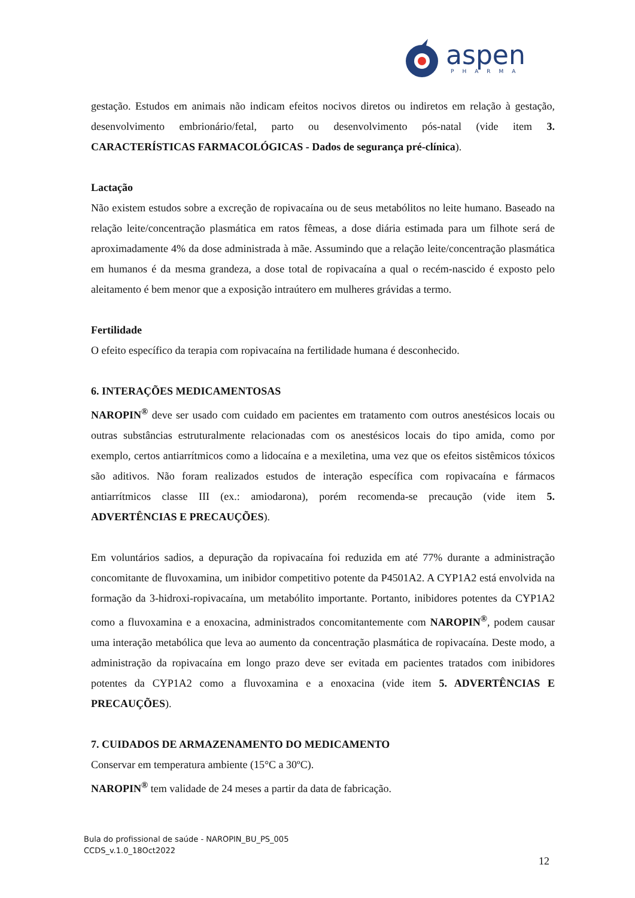aspen
PHARMA
gestação. Estudos em animais não indicam efeitos nocivos diretos ou indiretos em relação à gestação, desenvolvimento embrionário/fetal, parto ou desenvolvimento pós-natal (vide item 3. CARACTERÍSTICAS FARMACOLÓGICAS - Dados de segurança pré-clínica).
Lactação
Não existem estudos sobre a excreção de ropivacaína ou de seus metabólitos no leite humano. Baseado na relação leite/concentração plasmática em ratos fêmeas, a dose diária estimada para um filhote será de aproximadamente 4% da dose administrada à mãe. Assumindo que a relação leite/concentração plasmática em humanos é da mesma grandeza, a dose total de ropivacaína a qual o recém-nascido é exposto pelo aleitamento é bem menor que a exposição intraútero em mulheres grávidas a termo.
Fertilidade
O efeito específico da terapia com ropivacaína na fertilidade humana é desconhecido.
6. INTERAÇÕES MEDICAMENTOSAS
NAROPIN<sup>®</sup> deve ser usado com cuidado em pacientes em tratamento com outros anestésicos locais ou outras substâncias estruturalmente relacionadas com os anestésicos locais do tipo amida, como por exemplo, certos antiarrítmicos como a lidocaína e a mexiletina, uma vez que os efeitos sistêmicos tóxicos são aditivos. Não foram realizados estudos de interação específica com ropivacaína e fármacos antiarrítmicos classe III (ex.: amiodarona), porém recomenda-se precaução (vide item 5. ADVERTÊNCIAS E PRECAUÇÕES).
Em voluntários sadios, a depuração da ropivacaína foi reduzida em até 77% durante a administração concomitante de fluvoxamina, um inibidor competitivo potente da P4501A2. A CYP1A2 está envolvida na formação da 3-hidroxi-ropivacaína, um metabólito importante. Portanto, inibidores potentes da CYP1A2 como a fluvoxamina e a enoxacina, administrados concomitantemente com NAROPIN<sup>®</sup>, podem causar uma interação metabólica que leva ao aumento da concentração plasmática de ropivacaína. Deste modo, a administração da ropivacaína em longo prazo deve ser evitada em pacientes tratados com inibidores potentes da CYP1A2 como a fluvoxamina e a enoxacina (vide item 5. ADVERTÊNCIAS E PRECAUÇÕES).
7. CUIDADOS DE ARMAZENAMENTO DO MEDICAMENTO
Conservar em temperatura ambiente (15°C a 30ºC).
NAROPIN<sup>®</sup> tem validade de 24 meses a partir da data de fabricação.
Bula do profissional de saúde - NAROPIN_BU_PS_005
CCDS_v.1.0_18Oct2022
12